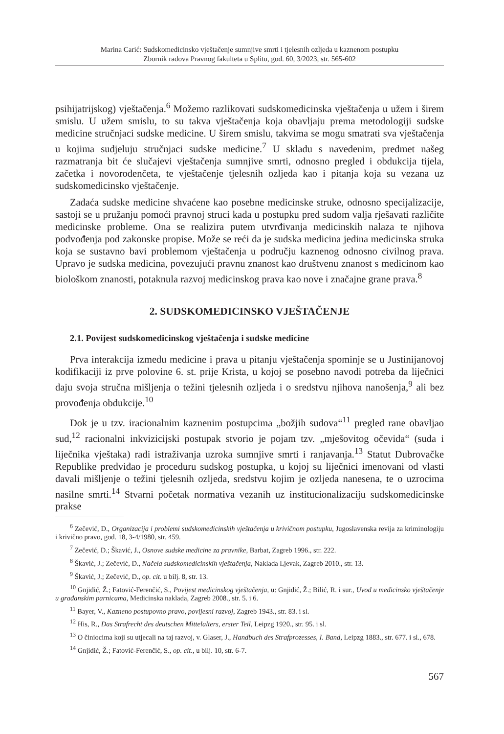Marina Carić: Sudskomedicinsko vještačenje sumnjive smrti i tjelesnih ozljeda u kaznenom postupku
Zbornik radova Pravnog fakulteta u Splitu, god. 60, 3/2023, str. 565-602
psihijatrijskog) vještačenja.<sup>6</sup> Možemo razlikovati sudskomedicinska vještačenja u užem i širem smislu. U užem smislu, to su takva vještačenja koja obavljaju prema metodologiji sudske medicine stručnjaci sudske medicine. U širem smislu, takvima se mogu smatrati sva vještačenja u kojima sudjeluju stručnjaci sudske medicine.<sup>7</sup> U skladu s navedenim, predmet našeg razmatranja bit će slučajevi vještačenja sumnjive smrti, odnosno pregled i obdukcija tijela, začetka i novorođenčeta, te vještačenje tjelesnih ozljeda kao i pitanja koja su vezana uz sudskomedicinsko vještačenje.
Zadaća sudske medicine shvaćene kao posebne medicinske struke, odnosno specijalizacije, sastoji se u pružanju pomoći pravnoj struci kada u postupku pred sudom valja rješavati različite medicinske probleme. Ona se realizira putem utvrđivanja medicinskih nalaza te njihova podvođenja pod zakonske propise. Može se reći da je sudska medicina jedina medicinska struka koja se sustavno bavi problemom vještačenja u području kaznenog odnosno civilnog prava. Upravo je sudska medicina, povezujući pravnu znanost kao društvenu znanost s medicinom kao biološkom znanosti, potaknula razvoj medicinskog prava kao nove i značajne grane prava.<sup>8</sup>
2. SUDSKOMEDICINSKO VJEŠTAČENJE
2.1. Povijest sudskomedicinskog vještačenja i sudske medicine
Prva interakcija između medicine i prava u pitanju vještačenja spominje se u Justinijanovoj kodifikaciji iz prve polovine 6. st. prije Krista, u kojoj se posebno navodi potreba da liječnici daju svoja stručna mišljenja o težini tjelesnih ozljeda i o sredstvu njihova nanošenja,<sup>9</sup> ali bez provođenja obdukcije.<sup>10</sup>
Dok je u tzv. iracionalnim kaznenim postupcima „božjih sudova“<sup>11</sup> pregled rane obavljao sud,<sup>12</sup> racionalni inkvizicijski postupak stvorio je pojam tzv. „mješovitog očevida“ (suda i liječnika vještaka) radi istraživanja uzroka sumnjive smrti i ranjavanja.<sup>13</sup> Statut Dubrovačke Republike predviđao je proceduru sudskog postupka, u kojoj su liječnici imenovani od vlasti davali mišljenje o težini tjelesnih ozljeda, sredstvu kojim je ozljeda nanesena, te o uzrocima nasilne smrti.<sup>14</sup> Stvarni početak normativa vezanih uz institucionalizaciju sudskomedicinske prakse
<sup>6</sup> Zečević, D., Organizacija i problemi sudskomedicinskih vještačenja u krivičnom postupku, Jugoslavenska revija za kriminologiju i krivično pravo, god. 18, 3-4/1980, str. 459.
<sup>7</sup> Zečević, D.; Škavić, J., Osnove sudske medicine za pravnike, Barbat, Zagreb 1996., str. 222.
<sup>8</sup> Škavić, J.; Zečević, D., Načela sudskomedicinskih vještačenja, Naklada Ljevak, Zagreb 2010., str. 13.
<sup>9</sup> Škavić, J.; Zečević, D., op. cit. u bilj. 8, str. 13.
<sup>10</sup> Gnjidić, Ž.; Fatović-Ferenčić, S., Povijest medicinskog vještačenja, u: Gnjidić, Ž.; Bilić, R. i sur., Uvod u medicinsko vještačenje u građanskim parnicama, Medicinska naklada, Zagreb 2008., str. 5. i 6.
<sup>11</sup> Bayer, V., Kazneno postupovno pravo, povijesni razvoj, Zagreb 1943., str. 83. i sl.
<sup>12</sup> His, R., Das Strafrecht des deutschen Mittelalters, erster Teil, Leipzg 1920., str. 95. i sl.
<sup>13</sup> O činiocima koji su utjecali na taj razvoj, v. Glaser, J., Handbuch des Strafprozesses, I. Band, Leipzg 1883., str. 677. i sl., 678.
<sup>14</sup> Gnjidić, Ž.; Fatović-Ferenčić, S., op. cit., u bilj. 10, str. 6-7.
567